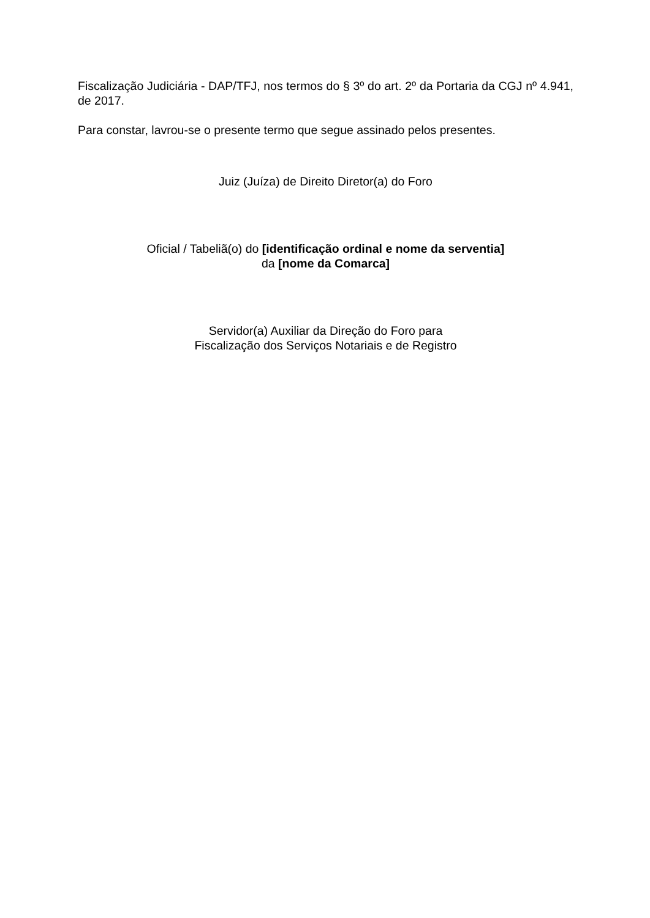Fiscalização Judiciária - DAP/TFJ, nos termos do § 3º do art. 2º da Portaria da CGJ nº 4.941, de 2017.
Para constar, lavrou-se o presente termo que segue assinado pelos presentes.
Juiz (Juíza) de Direito Diretor(a) do Foro
Oficial / Tabeliã(o) do [identificação ordinal e nome da serventia]
da [nome da Comarca]
Servidor(a) Auxiliar da Direção do Foro para
Fiscalização dos Serviços Notariais e de Registro